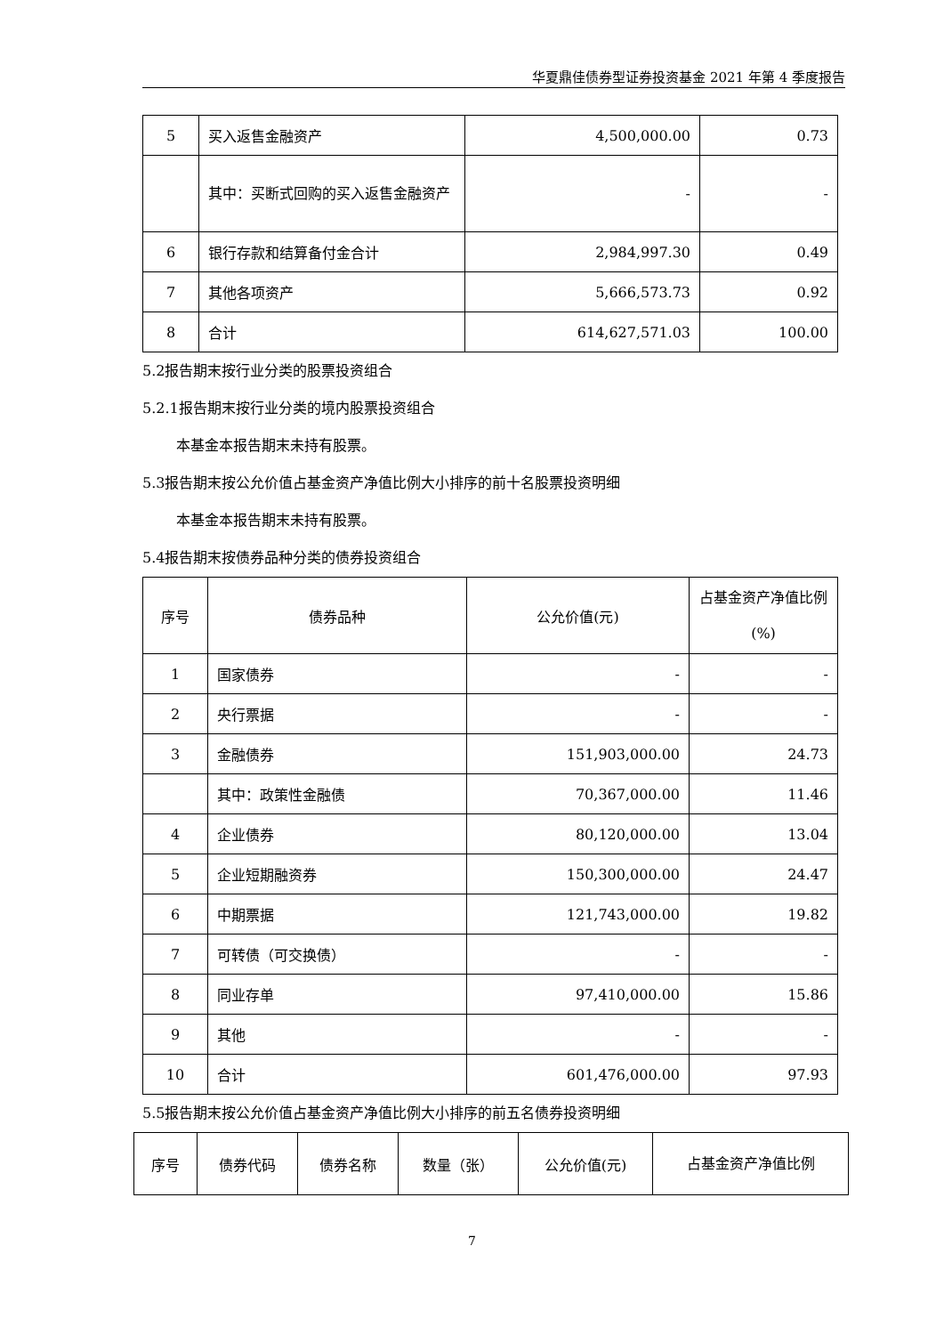华夏鼎佳债券型证券投资基金 2021 年第 4 季度报告
| 5 | 买入返售金融资产 | 4,500,000.00 | 0.73 |
| | 其中：买断式回购的买入返售金融资产 | - | - |
| 6 | 银行存款和结算备付金合计 | 2,984,997.30 | 0.49 |
| 7 | 其他各项资产 | 5,666,573.73 | 0.92 |
| 8 | 合计 | 614,627,571.03 | 100.00 |
5.2报告期末按行业分类的股票投资组合
5.2.1报告期末按行业分类的境内股票投资组合
本基金本报告期末未持有股票。
5.3报告期末按公允价值占基金资产净值比例大小排序的前十名股票投资明细
本基金本报告期末未持有股票。
5.4报告期末按债券品种分类的债券投资组合
| 序号 | 债券品种 | 公允价值(元) | 占基金资产净值比例(%) |
| --- | --- | --- | --- |
| 1 | 国家债券 | - | - |
| 2 | 央行票据 | - | - |
| 3 | 金融债券 | 151,903,000.00 | 24.73 |
| | 其中：政策性金融债 | 70,367,000.00 | 11.46 |
| 4 | 企业债券 | 80,120,000.00 | 13.04 |
| 5 | 企业短期融资券 | 150,300,000.00 | 24.47 |
| 6 | 中期票据 | 121,743,000.00 | 19.82 |
| 7 | 可转债（可交换债） | - | - |
| 8 | 同业存单 | 97,410,000.00 | 15.86 |
| 9 | 其他 | - | - |
| 10 | 合计 | 601,476,000.00 | 97.93 |
5.5报告期末按公允价值占基金资产净值比例大小排序的前五名债券投资明细
| 序号 | 债券代码 | 债券名称 | 数量（张） | 公允价值(元) | 占基金资产净值比例 |
| --- | --- | --- | --- | --- | --- |
7